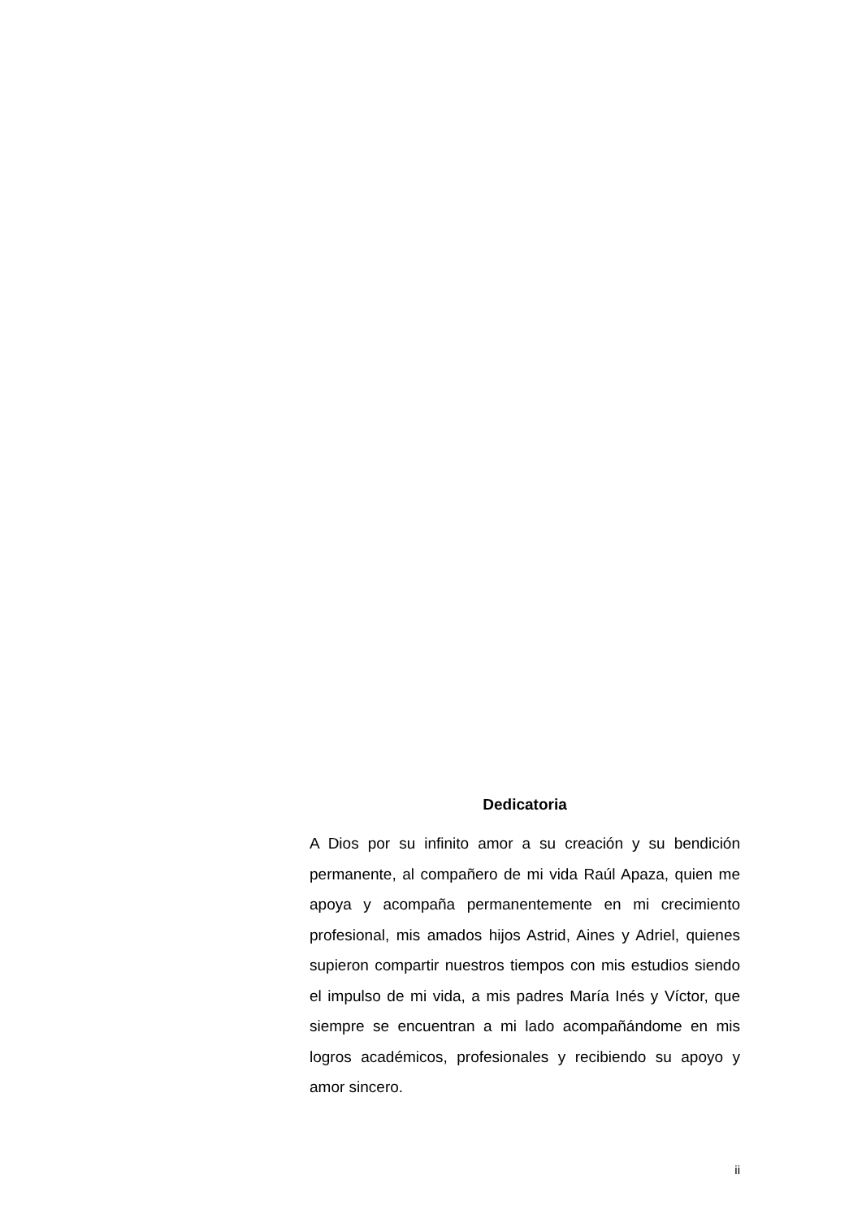Dedicatoria
A Dios por su infinito amor a su creación y su bendición permanente, al compañero de mi vida Raúl Apaza, quien me apoya y acompaña permanentemente en mi crecimiento profesional, mis amados hijos Astrid, Aines y Adriel, quienes supieron compartir nuestros tiempos con mis estudios siendo el impulso de mi vida, a mis padres María Inés y Víctor, que siempre se encuentran a mi lado acompañándome en mis logros académicos, profesionales y recibiendo su apoyo y amor sincero.
ii